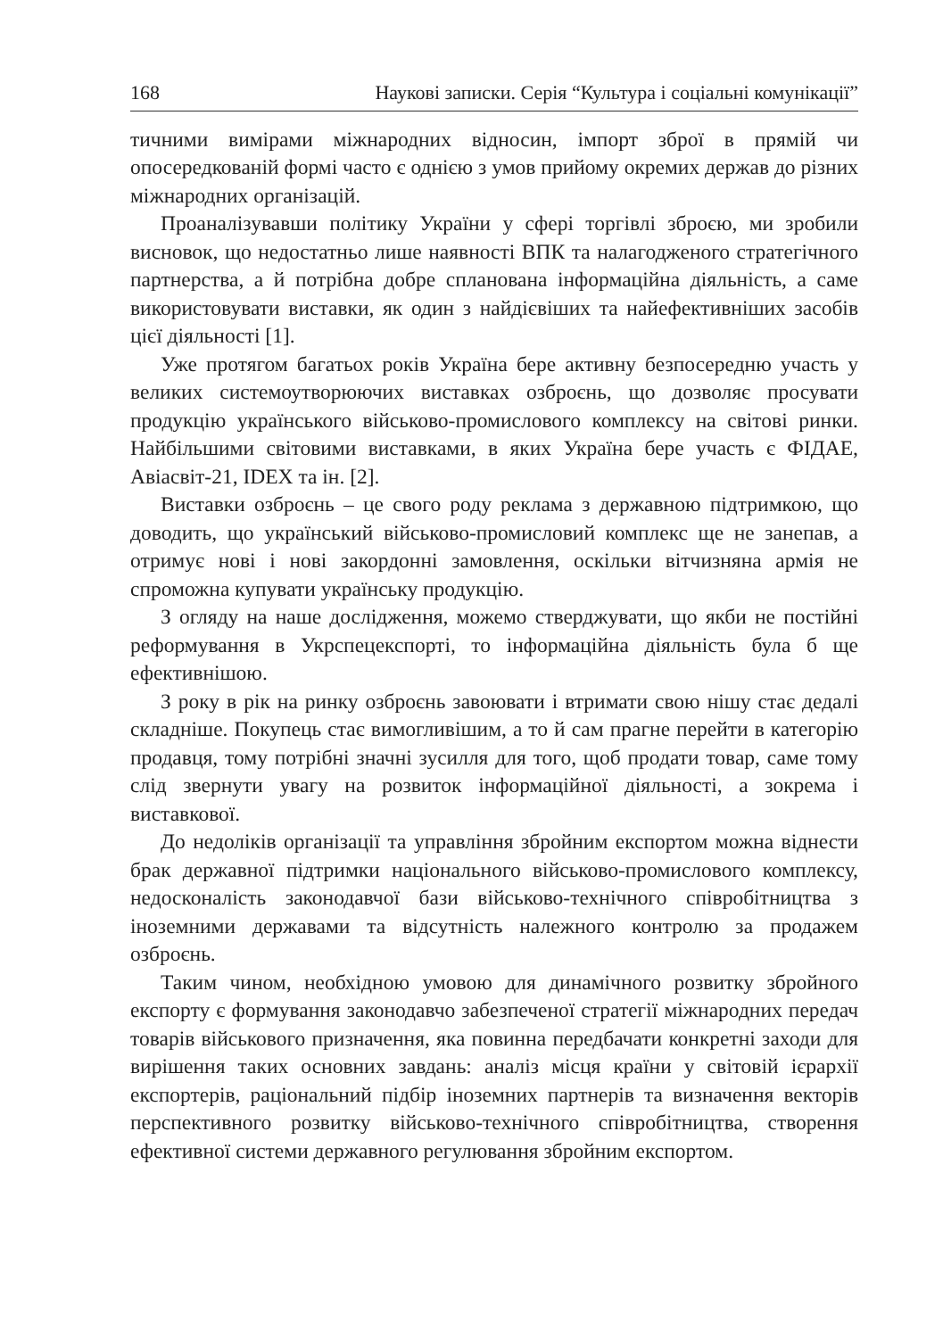168 Наукові записки. Серія “Культура і соціальні комунікації”
тичними вимірами міжнародних відносин, імпорт зброї в прямій чи опосередкованій формі часто є однією з умов прийому окремих держав до різних міжнародних організацій.
Проаналізувавши політику України у сфері торгівлі зброєю, ми зробили висновок, що недостатньо лише наявності ВПК та налагодженого стратегічного партнерства, а й потрібна добре спланована інформаційна діяльність, а саме використовувати виставки, як один з найдієвіших та найефективніших засобів цієї діяльності [1].
Уже протягом багатьох років Україна бере активну безпосередню участь у великих системоутворюючих виставках озброєнь, що дозволяє просувати продукцію українського військово-промислового комплексу на світові ринки. Найбільшими світовими виставками, в яких Україна бере участь є ФІДАЕ, Авіасвіт-21, IDEX та ін. [2].
Виставки озброєнь – це свого роду реклама з державною підтримкою, що доводить, що український військово-промисловий комплекс ще не занепав, а отримує нові і нові закордонні замовлення, оскільки вітчизняна армія не спроможна купувати українську продукцію.
З огляду на наше дослідження, можемо стверджувати, що якби не постійні реформування в Укрспецекспорті, то інформаційна діяльність була б ще ефективнішою.
З року в рік на ринку озброєнь завоювати і втримати свою нішу стає дедалі складніше. Покупець стає вимогливішим, а то й сам прагне перейти в категорію продавця, тому потрібні значні зусилля для того, щоб продати товар, саме тому слід звернути увагу на розвиток інформаційної діяльності, а зокрема і виставкової.
До недоліків організації та управління збройним експортом можна віднести брак державної підтримки національного військово-промислового комплексу, недосконалість законодавчої бази військово-технічного співробітництва з іноземними державами та відсутність належного контролю за продажем озброєнь.
Таким чином, необхідною умовою для динамічного розвитку збройного експорту є формування законодавчо забезпеченої стратегії міжнародних передач товарів військового призначення, яка повинна передбачати конкретні заходи для вирішення таких основних завдань: аналіз місця країни у світовій ієрархії експортерів, раціональний підбір іноземних партнерів та визначення векторів перспективного розвитку військово-технічного співробітництва, створення ефективної системи державного регулювання збройним експортом.